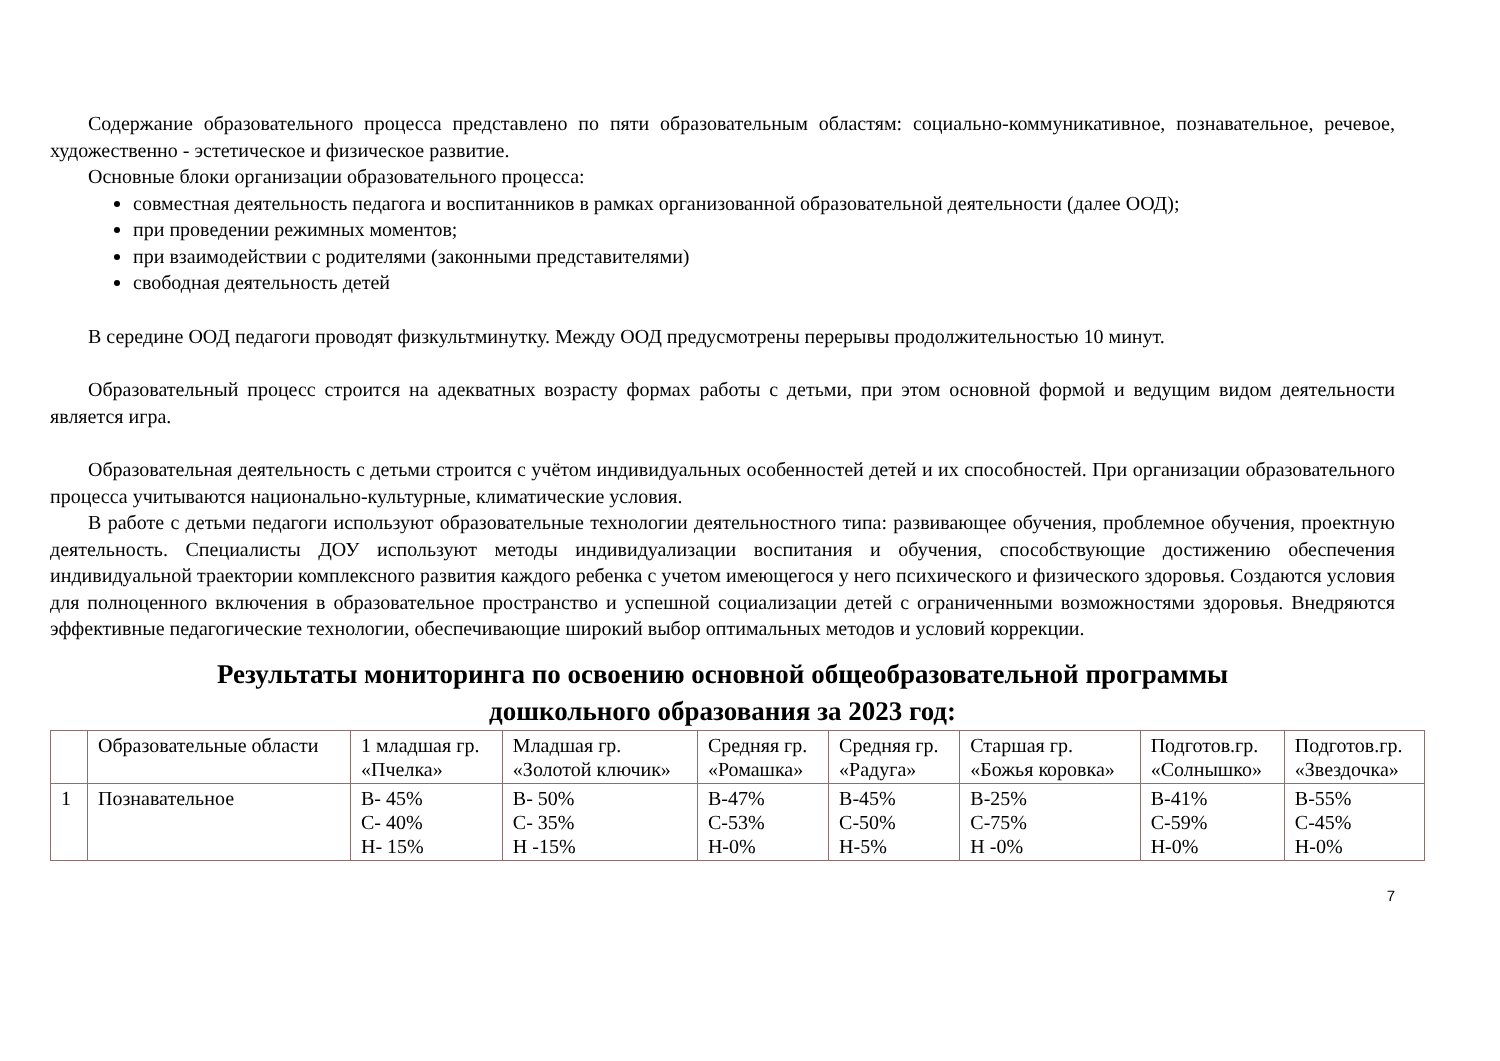Содержание образовательного процесса представлено по пяти образовательным областям: социально-коммуникативное, познавательное, речевое, художественно - эстетическое и физическое развитие.
Основные блоки организации образовательного процесса:
совместная деятельность педагога и воспитанников в рамках организованной образовательной деятельности (далее ООД);
при проведении режимных моментов;
при взаимодействии с родителями (законными представителями)
свободная деятельность детей
В середине ООД педагоги проводят физкультминутку. Между ООД предусмотрены перерывы продолжительностью 10 минут.
Образовательный процесс строится на адекватных возрасту формах работы с детьми, при этом основной формой и ведущим видом деятельности является игра.
Образовательная деятельность с детьми строится с учётом индивидуальных особенностей детей и их способностей. При организации образовательного процесса учитываются национально-культурные, климатические условия.
В работе с детьми педагоги используют образовательные технологии деятельностного типа: развивающее обучения, проблемное обучения, проектную деятельность. Специалисты ДОУ используют методы индивидуализации воспитания и обучения, способствующие достижению обеспечения индивидуальной траектории комплексного развития каждого ребенка с учетом имеющегося у него психического и физического здоровья. Создаются условия для полноценного включения в образовательное пространство и успешной социализации детей с ограниченными возможностями здоровья. Внедряются эффективные педагогические технологии, обеспечивающие широкий выбор оптимальных методов и условий коррекции.
Результаты мониторинга по освоению основной общеобразовательной программы
дошкольного образования за 2023 год:
| | Образовательные области | 1 младшая гр. «Пчелка» | Младшая гр. «Золотой ключик» | Средняя гр. «Ромашка» | Средняя гр. «Радуга» | Старшая гр. «Божья коровка» | Подготов.гр. «Солнышко» | Подготов.гр. «Звездочка» |
| 1 | Познавательное | В- 45% С- 40% Н- 15% | В- 50% С- 35% Н -15% | В-47% С-53% Н-0% | В-45% С-50% Н-5% | В-25% С-75% Н -0% | В-41% С-59% Н-0% | В-55% С-45% Н-0% |
7